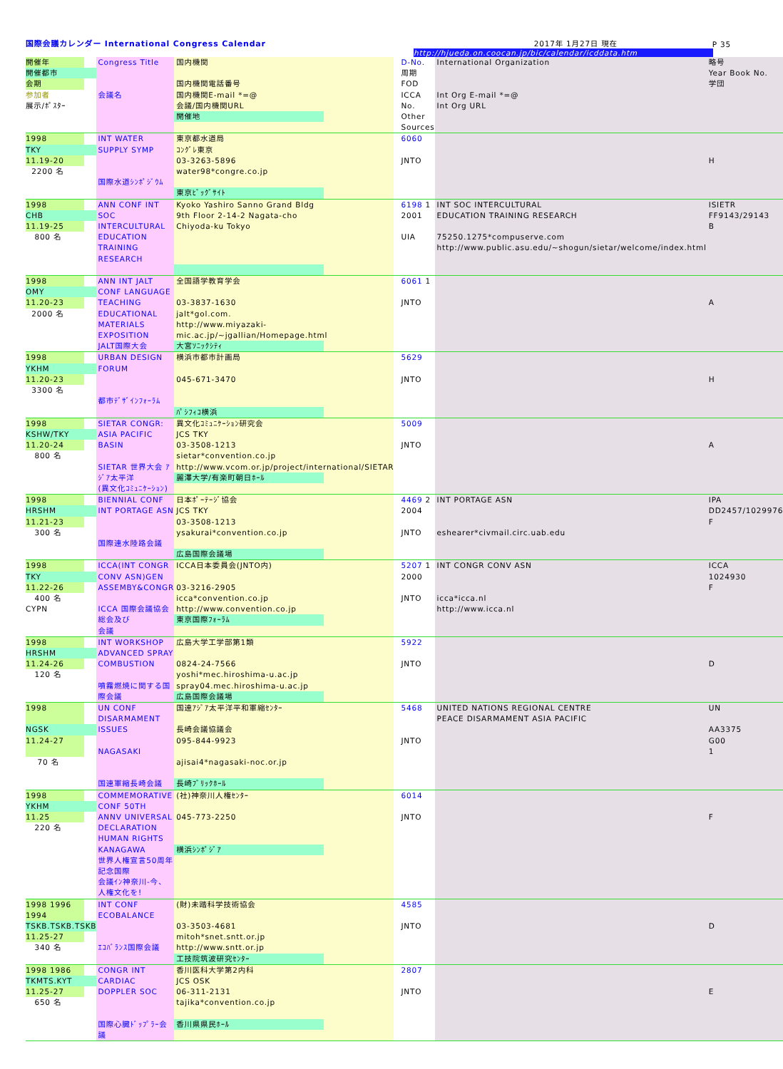国際会議カレンダー International Congress Calendar
2017年 1月27日 現在
P 35
http://hjueda.on.coocan.jp/bic/calendar/icddata.htm
| 開催年 開催都市 会期 参加者 展示/ﾎﾟｽﾀｰ | Congress Title 会議名 | 国内機関 国内機関電話番号 国内機関E-mail *=@ 会議/国内機関URL 開催地 | D-No. 周期 FOD ICCA No. Other Sources | International Organization Int Org E-mail *=@ Int Org URL | 略号 Year Book No. 学団 |
| 1998 TKY 11.19-20 2200 名 | INT WATER SUPPLY SYMP 国際水道ｼﾝﾎﾟｼﾞｳﾑ | 東京都水道局 ｺﾝｸﾞﾚ東京 03-3263-5896 water98*congre.co.jp 東京ﾋﾞｯｸﾞｻｲﾄ | 6060 JNTO | | H |
| 1998 CHB 11.19-25 800 名 | ANN CONF INT SOC INTERCULTURAL EDUCATION TRAINING RESEARCH | Kyoko Yashiro Sanno Grand Bldg 9th Floor 2-14-2 Nagata-cho Chiyoda-ku Tokyo | 6198 1 2001 UIA | INT SOC INTERCULTURAL EDUCATION TRAINING RESEARCH 75250.1275*compuserve.com http://www.public.asu.edu/~shogun/sietar/welcome/index.html | ISIETR FF9143/29143 B |
| 1998 OMY 11.20-23 2000 名 | ANN INT JALT CONF LANGUAGE TEACHING EDUCATIONAL MATERIALS EXPOSITION JALT国際大会 | 全国語学教育学会 03-3837-1630 jalt*gol.com. http://www.miyazaki-mic.ac.jp/~jgallian/Homepage.html 大宮ｿﾆｯｸｼﾃｨ | 6061 1 JNTO | | A |
| 1998 YKHM 11.20-23 3300 名 | URBAN DESIGN FORUM 都市ﾃﾞｻﾞｲﾝﾌｫｰﾗﾑ | 横浜市都市計画局 045-671-3470 ﾊﾟｼﾌｨｺ横浜 | 5629 JNTO | | H |
| 1998 KSHW/TKY 11.20-24 800 名 | SIETAR CONGR: ASIA PACIFIC BASIN SIETAR 世界大会 ｱｼﾞｱ太平洋 (異文化ｺﾐｭﾆｹｰｼｮﾝ) | 異文化ｺﾐｭﾆｹｰｼｮﾝ研究会 JCS TKY 03-3508-1213 sietar*convention.co.jp http://www.vcom.or.jp/project/international/SIETAR 麗澤大学/有楽町朝日ﾎｰﾙ | 5009 JNTO | | A |
| 1998 HRSHM 11.21-23 300 名 | BIENNIAL CONF INT PORTAGE ASN 国際連水陸路会議 | 日本ﾎﾟｰﾃｰｼﾞ協会 JCS TKY 03-3508-1213 ysakurai*convention.co.jp 広島国際会議場 | 4469 2 2004 JNTO | INT PORTAGE ASN eshearer*civmail.circ.uab.edu | IPA DD2457/1029976 F |
| 1998 TKY 11.22-26 400 名 CYPN | ICCA(INT CONGR CONV ASN)GEN ASSEMBY&CONGR ICCA 国際会議協会総会及び 会議 | ICCA日本委員会(JNTO内) 03-3216-2905 icca*convention.co.jp http://www.convention.co.jp 東京国際ﾌｫｰﾗﾑ | 5207 1 2000 JNTO | INT CONGR CONV ASN icca*icca.nl http://www.icca.nl | ICCA 1024930 F |
| 1998 HRSHM 11.24-26 120 名 | INT WORKSHOP ADVANCED SPRAY COMBUSTION 噴霧燃焼に関する国際会議 | 広島大学工学部第1類 0824-24-7566 yoshi*mec.hiroshima-u.ac.jp spray04.mec.hiroshima-u.ac.jp 広島国際会議場 | 5922 JNTO | | D |
| 1998 NGSK 11.24-27 70 名 | UN CONF DISARMAMENT ISSUES NAGASAKI 国連軍縮長崎会議 | 国連ｱｼﾞｱ太平洋平和軍縮ｾﾝﾀｰ 長崎会議協議会 095-844-9923 ajisai4*nagasaki-noc.or.jp 長崎ﾌﾞﾘｯｸﾎｰﾙ | 5468 JNTO | UNITED NATIONS REGIONAL CENTRE PEACE DISARMAMENT ASIA PACIFIC | UN AA3375 G00 1 |
| 1998 YKHM 11.25 220 名 | COMMEMORATIVE CONF 50TH ANNV UNIVERSAL DECLARATION HUMAN RIGHTS KANAGAWA 世界人権宣言50周年記念国際 会議ｲﾝ神奈川-今、人権文化を! | (社)神奈川人権ｾﾝﾀｰ 045-773-2250 横浜ｼﾝﾎﾟｼﾞｱ | 6014 JNTO | | F |
| 1998 1996 1994 TSKB.TSKB.TSKB 11.25-27 340 名 | INT CONF ECOBALANCE ｴｺﾊﾞﾗﾝｽ国際会議 | (財)未踏科学技術協会 03-3503-4681 mitoh*snet.sntt.or.jp http://www.sntt.or.jp 工技院筑波研究ｾﾝﾀｰ | 4585 JNTO | | D |
| 1998 1986 TKMTS.KYT 11.25-27 650 名 | CONGR INT CARDIAC DOPPLER SOC 国際心臓ﾄﾞｯﾌﾟﾗｰ会議 | 香川医科大学第2内科 JCS OSK 06-311-2131 tajika*convention.co.jp 香川県県民ﾎｰﾙ | 2807 JNTO | | E |